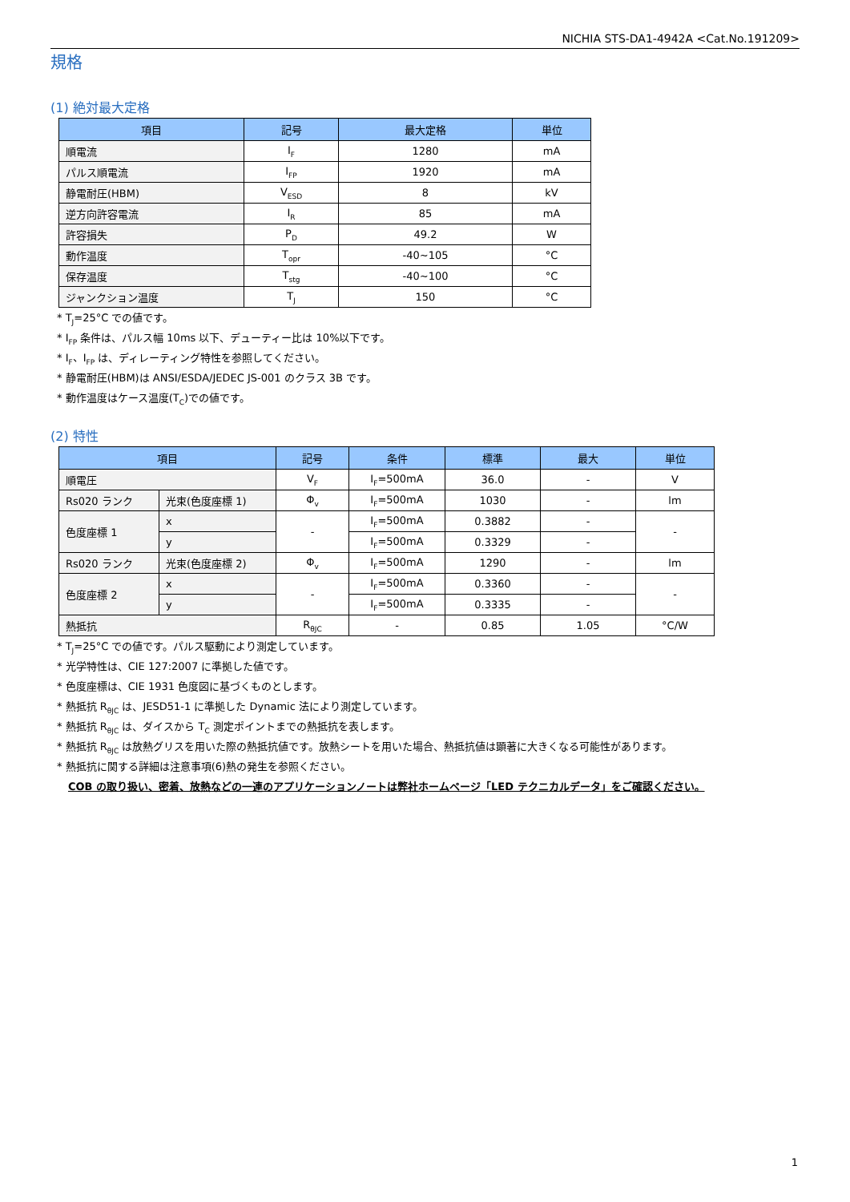NICHIA STS-DA1-4942A <Cat.No.191209>
規格
(1) 絶対最大定格
| 項目 | 記号 | 最大定格 | 単位 |
| --- | --- | --- | --- |
| 順電流 | I<sub>F</sub> | 1280 | mA |
| パルス順電流 | I<sub>FP</sub> | 1920 | mA |
| 静電耐圧(HBM) | V<sub>ESD</sub> | 8 | kV |
| 逆方向許容電流 | I<sub>R</sub> | 85 | mA |
| 許容損失 | P<sub>D</sub> | 49.2 | W |
| 動作温度 | T<sub>opr</sub> | -40~105 | °C |
| 保存温度 | T<sub>stg</sub> | -40~100 | °C |
| ジャンクション温度 | T<sub>J</sub> | 150 | °C |
* T<sub>J</sub>=25°C での値です。
* I<sub>FP</sub> 条件は、パルス幅 10ms 以下、デューティー比は 10%以下です。
* I<sub>F</sub>、I<sub>FP</sub> は、ディレーティング特性を参照してください。
* 静電耐圧(HBM)は ANSI/ESDA/JEDEC JS-001 のクラス 3B です。
* 動作温度はケース温度(T<sub>C</sub>)での値です。
(2) 特性
| 項目 | | 記号 | 条件 | 標準 | 最大 | 単位 |
| --- | --- | --- | --- | --- | --- | --- |
| 順電圧 | | V<sub>F</sub> | I<sub>F</sub>=500mA | 36.0 | - | V |
| Rs020 ランク | 光束(色度座標 1) | Φ<sub>v</sub> | I<sub>F</sub>=500mA | 1030 | - | lm |
| 色度座標 1 | x | - | I<sub>F</sub>=500mA | 0.3882 | - | - |
| | y | | I<sub>F</sub>=500mA | 0.3329 | - | |
| Rs020 ランク | 光束(色度座標 2) | Φ<sub>v</sub> | I<sub>F</sub>=500mA | 1290 | - | lm |
| 色度座標 2 | x | - | I<sub>F</sub>=500mA | 0.3360 | - | - |
| | y | | I<sub>F</sub>=500mA | 0.3335 | - | |
| 熱抵抗 | | R<sub>θJC</sub> | - | 0.85 | 1.05 | °C/W |
* T<sub>J</sub>=25°C での値です。パルス駆動により測定しています。
* 光学特性は、CIE 127:2007 に準拠した値です。
* 色度座標は、CIE 1931 色度図に基づくものとします。
* 熱抵抗 R<sub>θJC</sub> は、JESD51-1 に準拠した Dynamic 法により測定しています。
* 熱抵抗 R<sub>θJC</sub> は、ダイスから T<sub>C</sub> 測定ポイントまでの熱抵抗を表します。
* 熱抵抗 R<sub>θJC</sub> は放熱グリスを用いた際の熱抵抗値です。放熱シートを用いた場合、熱抵抗値は顕著に大きくなる可能性があります。
* 熱抵抗に関する詳細は注意事項(6)熱の発生を参照ください。
COB の取り扱い、密着、放熱などの一連のアプリケーションノートは弊社ホームページ「LED テクニカルデータ」をご確認ください。
1